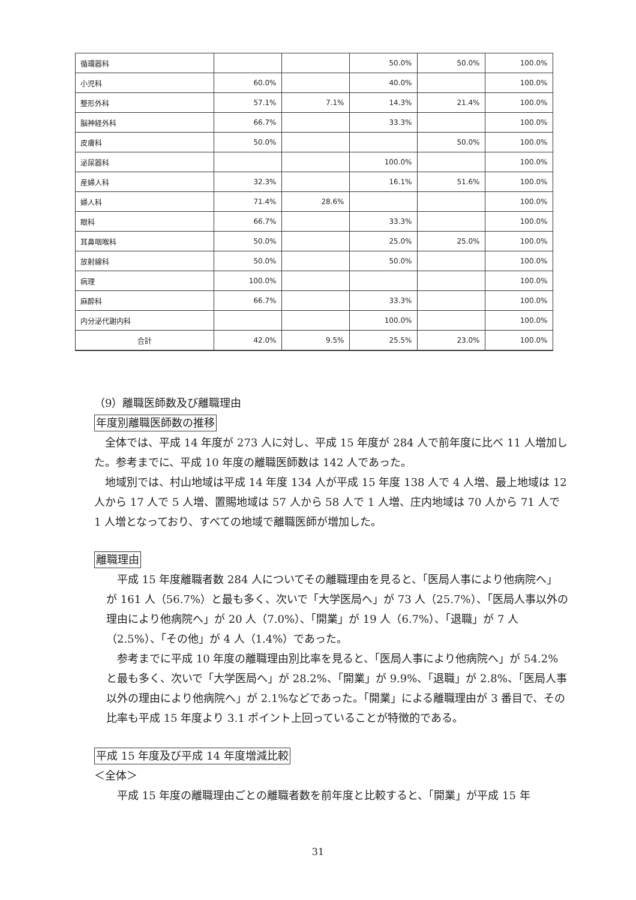| 循環器科 | | | 50.0% | 50.0% | 100.0% |
| 小児科 | 60.0% | | 40.0% | | 100.0% |
| 整形外科 | 57.1% | 7.1% | 14.3% | 21.4% | 100.0% |
| 脳神経外科 | 66.7% | | 33.3% | | 100.0% |
| 皮膚科 | 50.0% | | | 50.0% | 100.0% |
| 泌尿器科 | | | 100.0% | | 100.0% |
| 産婦人科 | 32.3% | | 16.1% | 51.6% | 100.0% |
| 婦人科 | 71.4% | 28.6% | | | 100.0% |
| 眼科 | 66.7% | | 33.3% | | 100.0% |
| 耳鼻咽喉科 | 50.0% | | 25.0% | 25.0% | 100.0% |
| 放射線科 | 50.0% | | 50.0% | | 100.0% |
| 病理 | 100.0% | | | | 100.0% |
| 麻酔科 | 66.7% | | 33.3% | | 100.0% |
| 内分泌代謝内科 | | | 100.0% | | 100.0% |
| 合計 | 42.0% | 9.5% | 25.5% | 23.0% | 100.0% |
（9）離職医師数及び離職理由
年度別離職医師数の推移
全体では、平成 14 年度が 273 人に対し、平成 15 年度が 284 人で前年度に比べ 11 人増加した。参考までに、平成 10 年度の離職医師数は 142 人であった。
地域別では、村山地域は平成 14 年度 134 人が平成 15 年度 138 人で 4 人増、最上地域は 12 人から 17 人で 5 人増、置賜地域は 57 人から 58 人で 1 人増、庄内地域は 70 人から 71 人で 1 人増となっており、すべての地域で離職医師が増加した。
離職理由
平成 15 年度離職者数 284 人についてその離職理由を見ると、「医局人事により他病院へ」が 161 人（56.7%）と最も多く、次いで「大学医局へ」が 73 人（25.7%）、「医局人事以外の理由により他病院へ」が 20 人（7.0%）、「開業」が 19 人（6.7%）、「退職」が 7 人（2.5%）、「その他」が 4 人（1.4%）であった。
参考までに平成 10 年度の離職理由別比率を見ると、「医局人事により他病院へ」が 54.2%と最も多く、次いで「大学医局へ」が 28.2%、「開業」が 9.9%、「退職」が 2.8%、「医局人事以外の理由により他病院へ」が 2.1%などであった。「開業」による離職理由が 3 番目で、その比率も平成 15 年度より 3.1 ポイント上回っていることが特徴的である。
平成 15 年度及び平成 14 年度増減比較
＜全体＞
平成 15 年度の離職理由ごとの離職者数を前年度と比較すると、「開業」が平成 15 年
31